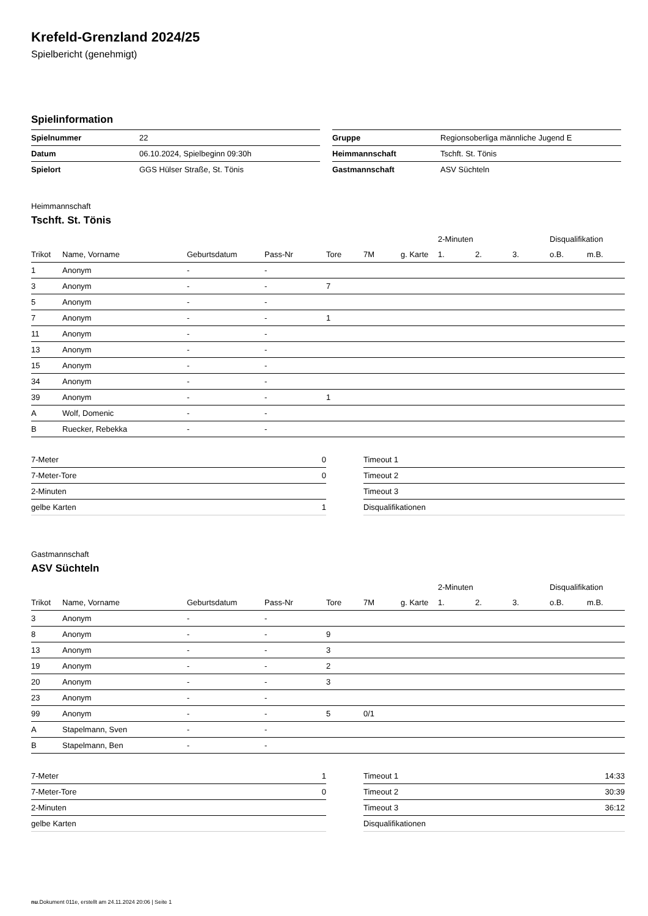Krefeld-Grenzland 2024/25
Spielbericht (genehmigt)
Spielinformation
| Spielnummer | 22 |
| Datum | 06.10.2024, Spielbeginn 09:30h |
| Spielort | GGS Hülser Straße, St. Tönis |
| Gruppe | Regionsoberliga männliche Jugend E |
| Heimmannschaft | Tschft. St. Tönis |
| Gastmannschaft | ASV Süchteln |
Heimmannschaft
Tschft. St. Tönis
| | | | | | | | 2-Minuten | | | Disqualifikation | |
| --- | --- | --- | --- | --- | --- | --- | --- | --- | --- | --- | --- |
| Trikot | Name, Vorname | Geburtsdatum | Pass-Nr | Tore | 7M | g. Karte | 1. | 2. | 3. | o.B. | m.B. |
| 1 | Anonym | - | - | | | | | | | | |
| 3 | Anonym | - | - | 7 | | | | | | | |
| 5 | Anonym | - | - | | | | | | | | |
| 7 | Anonym | - | - | 1 | | | | | | | |
| 11 | Anonym | - | - | | | | | | | | |
| 13 | Anonym | - | - | | | | | | | | |
| 15 | Anonym | - | - | | | | | | | | |
| 34 | Anonym | - | - | | | | | | | | |
| 39 | Anonym | - | - | 1 | | | | | | | |
| A | Wolf, Domenic | - | - | | | | | | | | |
| B | Ruecker, Rebekka | - | - | | | | | | | | |
| 7-Meter | 0 |
| 7-Meter-Tore | 0 |
| 2-Minuten | |
| gelbe Karten | 1 |
| Timeout 1 | |
| Timeout 2 | |
| Timeout 3 | |
| Disqualifikationen | |
Gastmannschaft
ASV Süchteln
| | | | | | | | 2-Minuten | | | Disqualifikation | |
| --- | --- | --- | --- | --- | --- | --- | --- | --- | --- | --- | --- |
| Trikot | Name, Vorname | Geburtsdatum | Pass-Nr | Tore | 7M | g. Karte | 1. | 2. | 3. | o.B. | m.B. |
| 3 | Anonym | - | - | | | | | | | | |
| 8 | Anonym | - | - | 9 | | | | | | | |
| 13 | Anonym | - | - | 3 | | | | | | | |
| 19 | Anonym | - | - | 2 | | | | | | | |
| 20 | Anonym | - | - | 3 | | | | | | | |
| 23 | Anonym | - | - | | | | | | | | |
| 99 | Anonym | - | - | 5 | 0/1 | | | | | | |
| A | Stapelmann, Sven | - | - | | | | | | | | |
| B | Stapelmann, Ben | - | - | | | | | | | | |
| 7-Meter | 1 |
| 7-Meter-Tore | 0 |
| 2-Minuten | |
| gelbe Karten | |
| Timeout 1 | 14:33 |
| Timeout 2 | 30:39 |
| Timeout 3 | 36:12 |
| Disqualifikationen | |
nu.Dokument 011e, erstellt am 24.11.2024 20:06 | Seite 1